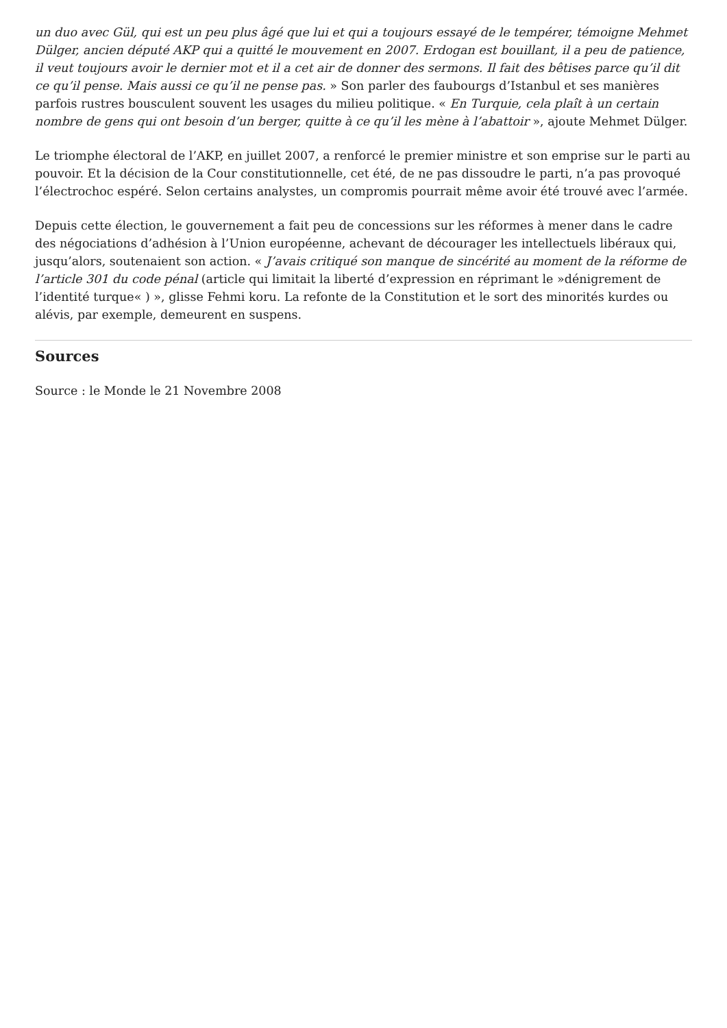un duo avec Gül, qui est un peu plus âgé que lui et qui a toujours essayé de le tempérer, témoigne Mehmet Dülger, ancien député AKP qui a quitté le mouvement en 2007. Erdogan est bouillant, il a peu de patience, il veut toujours avoir le dernier mot et il a cet air de donner des sermons. Il fait des bêtises parce qu’il dit ce qu’il pense. Mais aussi ce qu’il ne pense pas. » Son parler des faubourgs d’Istanbul et ses manières parfois rustres bousculent souvent les usages du milieu politique. « En Turquie, cela plaît à un certain nombre de gens qui ont besoin d’un berger, quitte à ce qu’il les mène à l’abattoir », ajoute Mehmet Dülger.
Le triomphe électoral de l’AKP, en juillet 2007, a renforcé le premier ministre et son emprise sur le parti au pouvoir. Et la décision de la Cour constitutionnelle, cet été, de ne pas dissoudre le parti, n’a pas provoqué l’électrochoc espéré. Selon certains analystes, un compromis pourrait même avoir été trouvé avec l’armée.
Depuis cette élection, le gouvernement a fait peu de concessions sur les réformes à mener dans le cadre des négociations d’adhésion à l’Union européenne, achevant de décourager les intellectuels libéraux qui, jusqu’alors, soutenaient son action. « J’avais critiqué son manque de sincérité au moment de la réforme de l’article 301 du code pénal (article qui limitait la liberté d’expression en réprimant le »dénigrement de l’identité turque« ) », glisse Fehmi koru. La refonte de la Constitution et le sort des minorités kurdes ou alévis, par exemple, demeurent en suspens.
Sources
Source : le Monde le 21 Novembre 2008